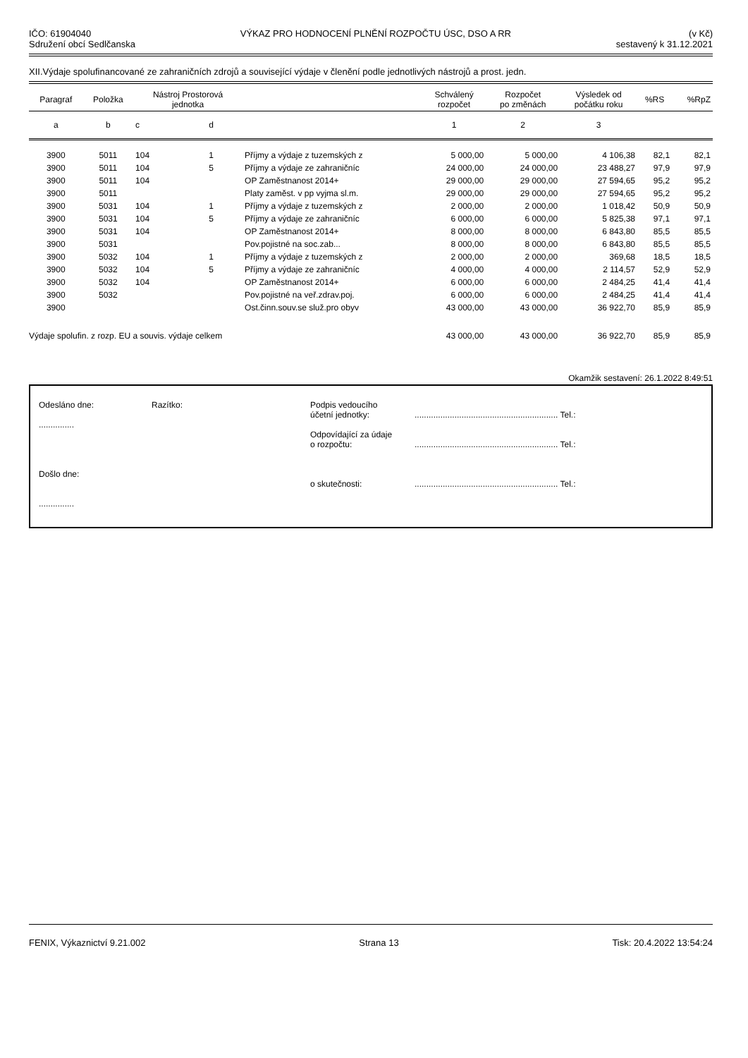IČO: 61904040
Sdružení obcí Sedlčanska
VÝKAZ PRO HODNOCENÍ PLNĚNÍ ROZPOČTU ÚSC, DSO A RR
(v Kč)
sestavený k 31.12.2021
XII.Výdaje spolufinancované ze zahraničních zdrojů a související výdaje v členění podle jednotlivých nástrojů a prost. jedn.
| Paragraf | Položka | Nástroj Prostorová jednotka | | | Schválený rozpočet | Rozpočet po změnách | Výsledek od počátku roku | %RS | %RpZ |
| --- | --- | --- | --- | --- | --- | --- | --- | --- | --- |
| a | b | c | d | | 1 | 2 | 3 | | |
| 3900 | 5011 | 104 | 1 | Příjmy a výdaje z tuzemských z | 5 000,00 | 5 000,00 | 4 106,38 | 82,1 | 82,1 |
| 3900 | 5011 | 104 | 5 | Příjmy a výdaje ze zahraničníc | 24 000,00 | 24 000,00 | 23 488,27 | 97,9 | 97,9 |
| 3900 | 5011 | 104 | | OP Zaměstnanost 2014+ | 29 000,00 | 29 000,00 | 27 594,65 | 95,2 | 95,2 |
| 3900 | 5011 | | | Platy zaměst. v pp vyjma sl.m. | 29 000,00 | 29 000,00 | 27 594,65 | 95,2 | 95,2 |
| 3900 | 5031 | 104 | 1 | Příjmy a výdaje z tuzemských z | 2 000,00 | 2 000,00 | 1 018,42 | 50,9 | 50,9 |
| 3900 | 5031 | 104 | 5 | Příjmy a výdaje ze zahraničníc | 6 000,00 | 6 000,00 | 5 825,38 | 97,1 | 97,1 |
| 3900 | 5031 | 104 | | OP Zaměstnanost 2014+ | 8 000,00 | 8 000,00 | 6 843,80 | 85,5 | 85,5 |
| 3900 | 5031 | | | Pov.pojistné na soc.zab... | 8 000,00 | 8 000,00 | 6 843,80 | 85,5 | 85,5 |
| 3900 | 5032 | 104 | 1 | Příjmy a výdaje z tuzemských z | 2 000,00 | 2 000,00 | 369,68 | 18,5 | 18,5 |
| 3900 | 5032 | 104 | 5 | Příjmy a výdaje ze zahraničníc | 4 000,00 | 4 000,00 | 2 114,57 | 52,9 | 52,9 |
| 3900 | 5032 | 104 | | OP Zaměstnanost 2014+ | 6 000,00 | 6 000,00 | 2 484,25 | 41,4 | 41,4 |
| 3900 | 5032 | | | Pov.pojistné na veř.zdrav.poj. | 6 000,00 | 6 000,00 | 2 484,25 | 41,4 | 41,4 |
| 3900 | | | | Ost.činn.souv.se služ.pro obyv | 43 000,00 | 43 000,00 | 36 922,70 | 85,9 | 85,9 |
| Výdaje spolufin. z rozp. EU a souvis. výdaje celkem | | | | | 43 000,00 | 43 000,00 | 36 922,70 | 85,9 | 85,9 |
Okamžik sestavení: 26.1.2022 8:49:51
Odesláno dne:
...............
Došlo dne:
...............
Razítko: Podpis vedoucího
účetní jednotky:
Odpovídající za údaje
o rozpočtu:
o skutečnosti:
............................................................. Tel.:
............................................................. Tel.:
............................................................. Tel.:
FENIX, Výkaznictví 9.21.002 Strana 13 Tisk: 20.4.2022 13:54:24